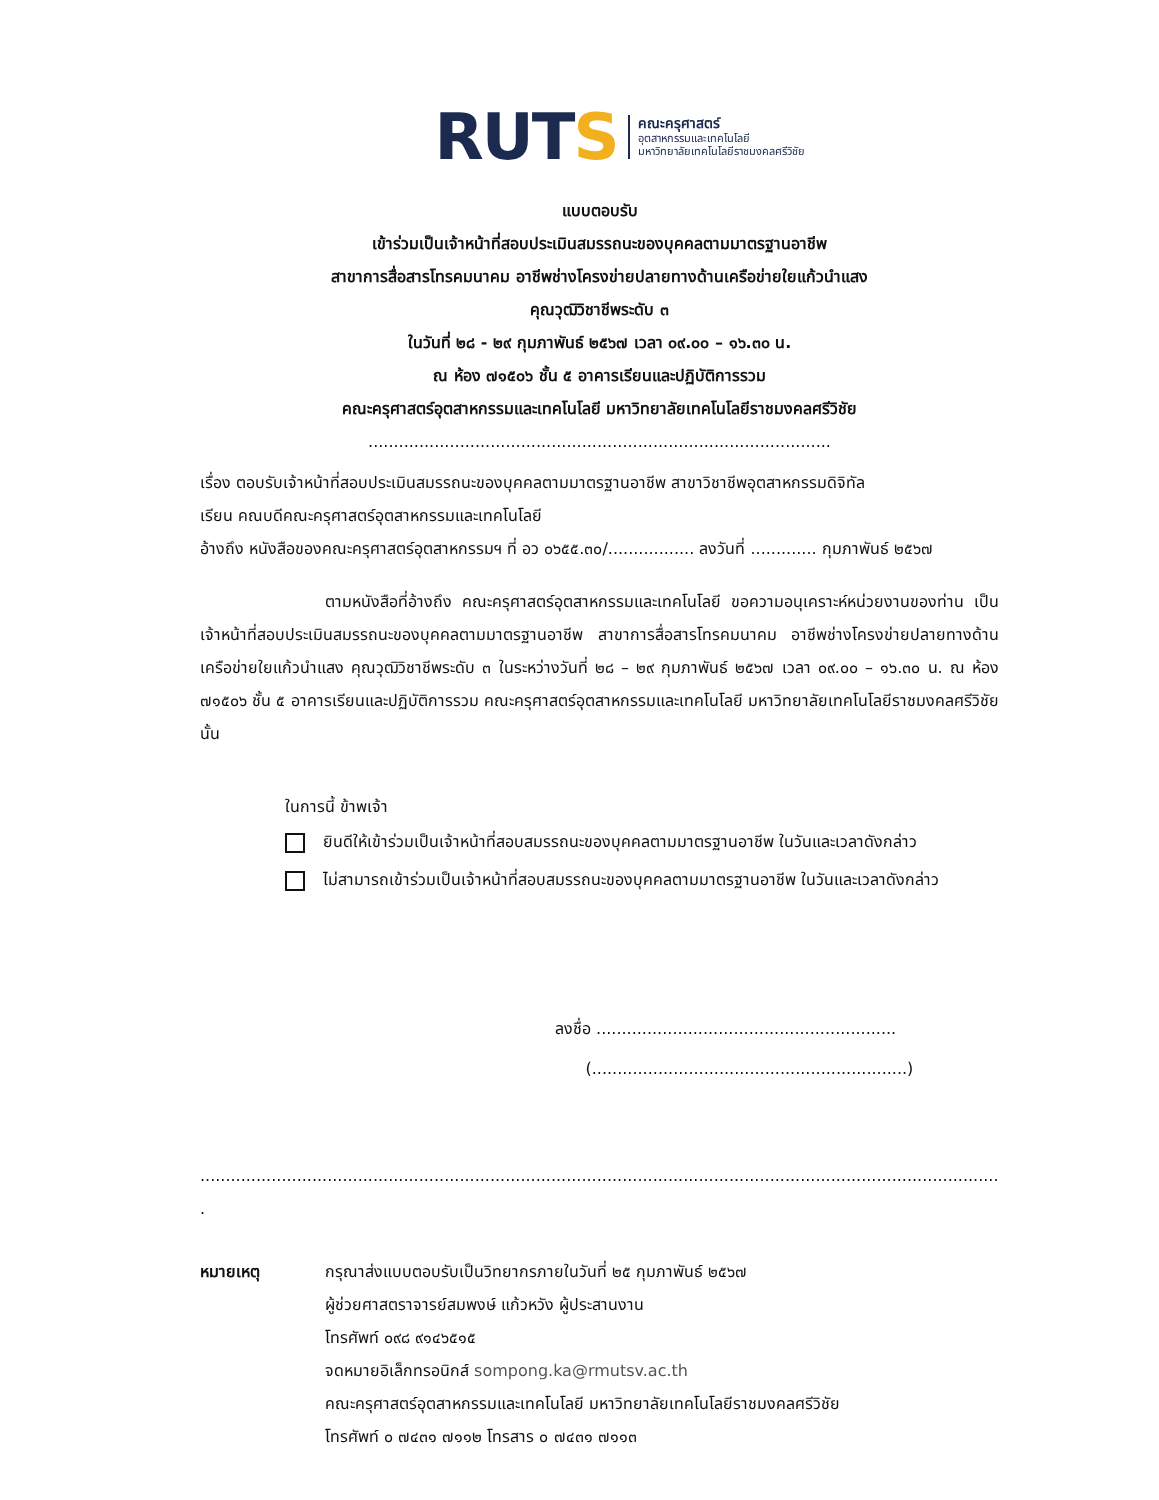RUTS
คณะครุศาสตร์
อุตสาหกรรมและเทคโนโลยี
มหาวิทยาลัยเทคโนโลยีราชมงคลศรีวิชัย
แบบตอบรับ
เข้าร่วมเป็นเจ้าหน้าที่สอบประเมินสมรรถนะของบุคคลตามมาตรฐานอาชีพ
สาขาการสื่อสารโทรคมนาคม อาชีพช่างโครงข่ายปลายทางด้านเครือข่ายใยแก้วนำแสง
คุณวุฒิวิชาชีพระดับ ๓
ในวันที่ ๒๘ - ๒๙ กุมภาพันธ์ ๒๕๖๗ เวลา ๐๙.๐๐ – ๑๖.๓๐ น.
ณ ห้อง ๗๑๕๐๖ ชั้น ๕ อาคารเรียนและปฏิบัติการรวม
คณะครุศาสตร์อุตสาหกรรมและเทคโนโลยี มหาวิทยาลัยเทคโนโลยีราชมงคลศรีวิชัย
...........................................................................................
เรื่อง ตอบรับเจ้าหน้าที่สอบประเมินสมรรถนะของบุคคลตามมาตรฐานอาชีพ สาขาวิชาชีพอุตสาหกรรมดิจิทัล
เรียน คณบดีคณะครุศาสตร์อุตสาหกรรมและเทคโนโลยี
อ้างถึง หนังสือของคณะครุศาสตร์อุตสาหกรรมฯ ที่ อว ๐๖๕๕.๓๐/................. ลงวันที่ ............. กุมภาพันธ์ ๒๕๖๗
ตามหนังสือที่อ้างถึง คณะครุศาสตร์อุตสาหกรรมและเทคโนโลยี ขอความอนุเคราะห์หน่วยงานของท่าน เป็นเจ้าหน้าที่สอบประเมินสมรรถนะของบุคคลตามมาตรฐานอาชีพ สาขาการสื่อสารโทรคมนาคม อาชีพช่างโครงข่ายปลายทางด้านเครือข่ายใยแก้วนำแสง คุณวุฒิวิชาชีพระดับ ๓ ในระหว่างวันที่ ๒๘ – ๒๙ กุมภาพันธ์ ๒๕๖๗ เวลา ๐๙.๐๐ – ๑๖.๓๐ น. ณ ห้อง ๗๑๕๐๖ ชั้น ๕ อาคารเรียนและปฏิบัติการรวม คณะครุศาสตร์อุตสาหกรรมและเทคโนโลยี มหาวิทยาลัยเทคโนโลยีราชมงคลศรีวิชัย นั้น
ในการนี้ ข้าพเจ้า
ยินดีให้เข้าร่วมเป็นเจ้าหน้าที่สอบสมรรถนะของบุคคลตามมาตรฐานอาชีพ ในวันและเวลาดังกล่าว
ไม่สามารถเข้าร่วมเป็นเจ้าหน้าที่สอบสมรรถนะของบุคคลตามมาตรฐานอาชีพ ในวันและเวลาดังกล่าว
ลงชื่อ ...........................................................
(..............................................................)
...................................................................................................................................................................................
.
หมายเหตุ กรุณาส่งแบบตอบรับเป็นวิทยากรภายในวันที่ ๒๕ กุมภาพันธ์ ๒๕๖๗
ผู้ช่วยศาสตราจารย์สมพงษ์ แก้วหวัง ผู้ประสานงาน
โทรศัพท์ ๐๙๘ ๙๑๔๖๕๑๕
จดหมายอิเล็กทรอนิกส์ sompong.ka@rmutsv.ac.th
คณะครุศาสตร์อุตสาหกรรมและเทคโนโลยี มหาวิทยาลัยเทคโนโลยีราชมงคลศรีวิชัย
โทรศัพท์ ๐ ๗๔๓๑ ๗๑๑๒ โทรสาร ๐ ๗๔๓๑ ๗๑๑๓